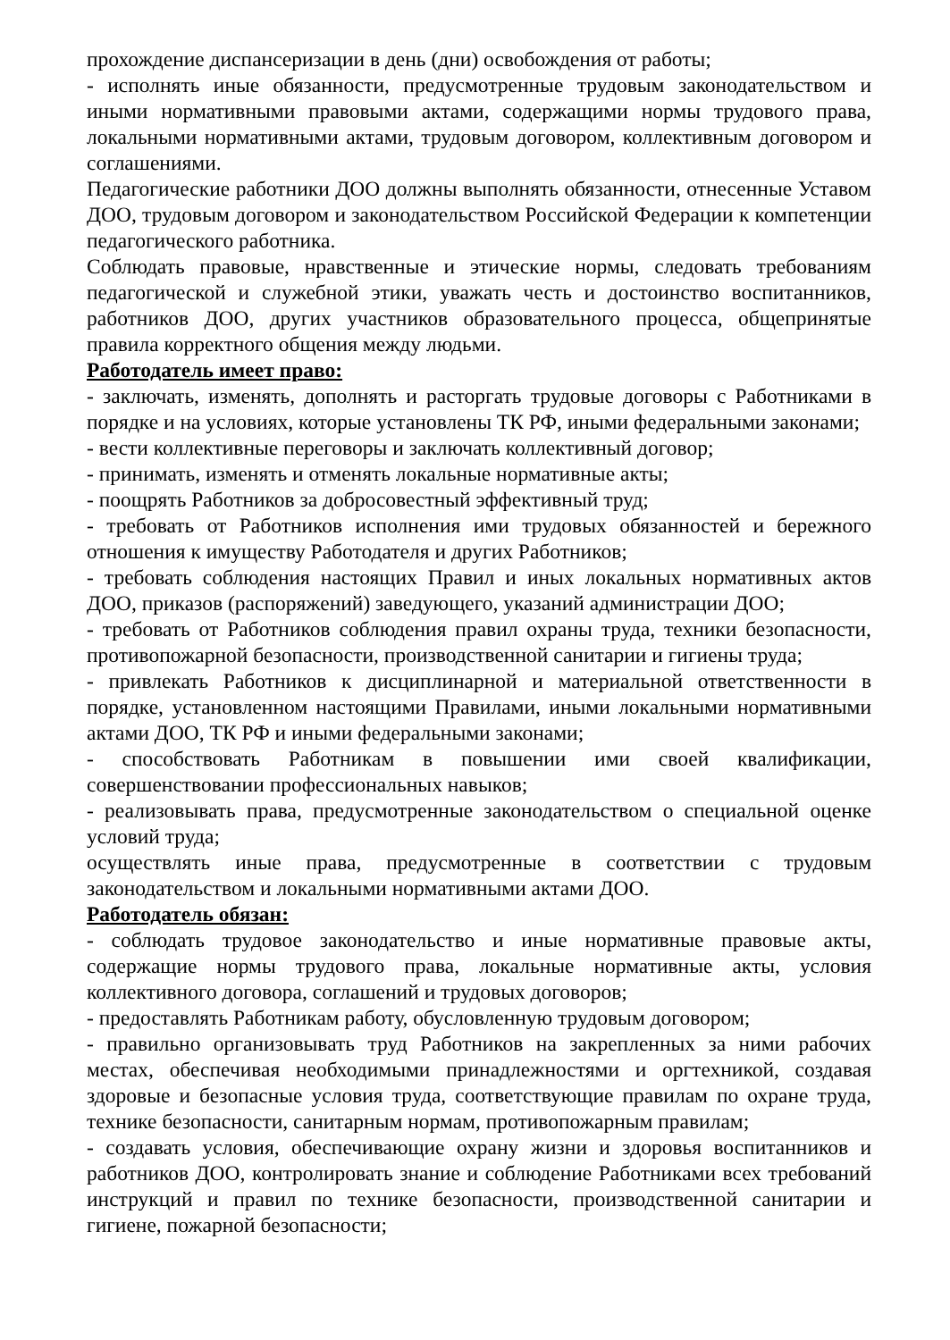прохождение диспансеризации в день (дни) освобождения от работы;
- исполнять иные обязанности, предусмотренные трудовым законодательством и иными нормативными правовыми актами, содержащими нормы трудового права, локальными нормативными актами, трудовым договором, коллективным договором и соглашениями.
Педагогические работники ДОО должны выполнять обязанности, отнесенные Уставом ДОО, трудовым договором и законодательством Российской Федерации к компетенции педагогического работника.
Соблюдать правовые, нравственные и этические нормы, следовать требованиям педагогической и служебной этики, уважать честь и достоинство воспитанников, работников ДОО, других участников образовательного процесса, общепринятые правила корректного общения между людьми.
Работодатель имеет право:
- заключать, изменять, дополнять и расторгать трудовые договоры с Работниками в порядке и на условиях, которые установлены ТК РФ, иными федеральными законами;
- вести коллективные переговоры и заключать коллективный договор;
- принимать, изменять и отменять локальные нормативные акты;
- поощрять Работников за добросовестный эффективный труд;
- требовать от Работников исполнения ими трудовых обязанностей и бережного отношения к имуществу Работодателя и других Работников;
- требовать соблюдения настоящих Правил и иных локальных нормативных актов ДОО, приказов (распоряжений) заведующего, указаний администрации ДОО;
- требовать от Работников соблюдения правил охраны труда, техники безопасности, противопожарной безопасности, производственной санитарии и гигиены труда;
- привлекать Работников к дисциплинарной и материальной ответственности в порядке, установленном настоящими Правилами, иными локальными нормативными актами ДОО, ТК РФ и иными федеральными законами;
- способствовать Работникам в повышении ими своей квалификации, совершенствовании профессиональных навыков;
- реализовывать права, предусмотренные законодательством о специальной оценке условий труда;
осуществлять иные права, предусмотренные в соответствии с трудовым законодательством и локальными нормативными актами ДОО.
Работодатель обязан:
- соблюдать трудовое законодательство и иные нормативные правовые акты, содержащие нормы трудового права, локальные нормативные акты, условия коллективного договора, соглашений и трудовых договоров;
- предоставлять Работникам работу, обусловленную трудовым договором;
- правильно организовывать труд Работников на закрепленных за ними рабочих местах, обеспечивая необходимыми принадлежностями и оргтехникой, создавая здоровые и безопасные условия труда, соответствующие правилам по охране труда, технике безопасности, санитарным нормам, противопожарным правилам;
- создавать условия, обеспечивающие охрану жизни и здоровья воспитанников и работников ДОО, контролировать знание и соблюдение Работниками всех требований инструкций и правил по технике безопасности, производственной санитарии и гигиене, пожарной безопасности;